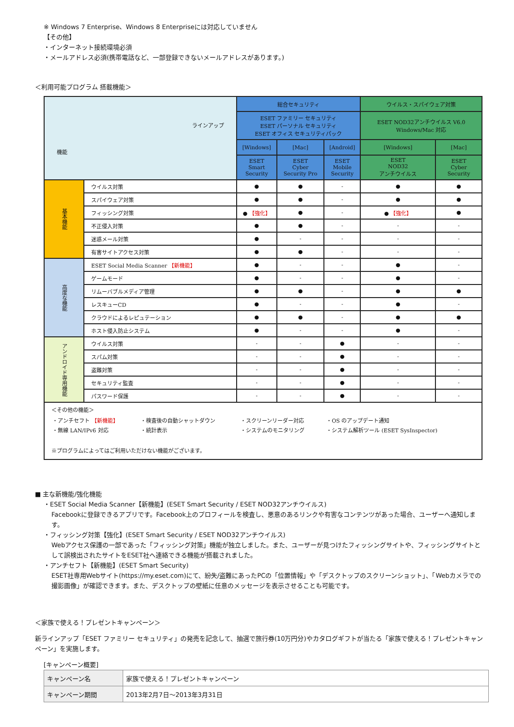※ Windows 7 Enterprise、Windows 8 Enterpriseには対応していません
【その他】
・インターネット接続環境必須
・メールアドレス必須(携帯電話など、一部登録できないメールアドレスがあります。)
＜利用可能プログラム 搭載機能＞
| ラインアップ 機能 | | 総合セキュリティ | | | ウイルス・スパイウェア対策 | |
| | | ESET ファミリー セキュリティ ESET パーソナル セキュリティ ESET オフィス セキュリティパック | | | ESET NOD32アンチウイルス V6.0 Windows/Mac 対応 | |
| | | [Windows] | [Mac] | [Android] | [Windows] | [Mac] |
| | | ESET Smart Security | ESET Cyber Security Pro | ESET Mobile Security | ESET NOD32 アンチウイルス | ESET Cyber Security |
| 基本機能 | ウイルス対策 | ● | ● | - | ● | ● |
| | スパイウェア対策 | ● | ● | - | ● | ● |
| | フィッシング対策 | ● 【強化】 | ● | - | ● 【強化】 | ● |
| | 不正侵入対策 | ● | ● | - | - | - |
| | 迷惑メール対策 | ● | - | - | - | - |
| | 有害サイトアクセス対策 | ● | ● | - | - | - |
| 高度な機能 | ESET Social Media Scanner 【新機能】 | ● | - | - | ● | - |
| | ゲームモード | ● | - | - | ● | - |
| | リムーバブルメディア管理 | ● | ● | - | ● | ● |
| | レスキューCD | ● | - | - | ● | - |
| | クラウドによるレピュテーション | ● | ● | - | ● | ● |
| | ホスト侵入防止システム | ● | - | - | ● | - |
| アンドロイド専用機能 | ウイルス対策 | - | - | ● | - | - |
| | スパム対策 | - | - | ● | - | - |
| | 盗難対策 | - | - | ● | - | - |
| | セキュリティ監査 | - | - | ● | - | - |
| | パスワード保護 | - | - | ● | - | - |
| ＜その他の機能＞ / ・アンチセフト 【新機能】 ・無線 LAN/IPv6 対応 / ・検査後の自動シャットダウン ・統計表示 / ・スクリーンリーダー対応 ・システムのモニタリング / ・OS のアップデート通知 ・システム解析ツール (ESET SysInspector) / ※プログラムによってはご利用いただけない機能がございます。 | | | | | | |
■ 主な新機能/強化機能
・ESET Social Media Scanner【新機能】(ESET Smart Security / ESET NOD32アンチウイルス)
Facebookに登録できるアプリです。Facebook上のプロフィールを検査し、悪意のあるリンクや有害なコンテンツがあった場合、ユーザーへ通知します。
・フィッシング対策【強化】(ESET Smart Security / ESET NOD32アンチウイルス)
Webアクセス保護の一部であった「フィッシング対策」機能が独立しました。また、ユーザーが見つけたフィッシングサイトや、フィッシングサイトとして誤検出されたサイトをESET社へ連絡できる機能が搭載されました。
・アンチセフト【新機能】(ESET Smart Security)
ESET社専用Webサイト(https://my.eset.com)にて、紛失/盗難にあったPCの「位置情報」や「デスクトップのスクリーンショット」、「Webカメラでの撮影画像」が確認できます。また、デスクトップの壁紙に任意のメッセージを表示させることも可能です。
＜家族で使える！プレゼントキャンペーン＞
新ラインアップ「ESET ファミリー セキュリティ」の発売を記念して、抽選で旅行券(10万円分)やカタログギフトが当たる「家族で使える！プレゼントキャンペーン」を実施します。
[キャンペーン概要]
| キャンペーン名 | 家族で使える！プレゼントキャンペーン |
| キャンペーン期間 | 2013年2月7日～2013年3月31日 |